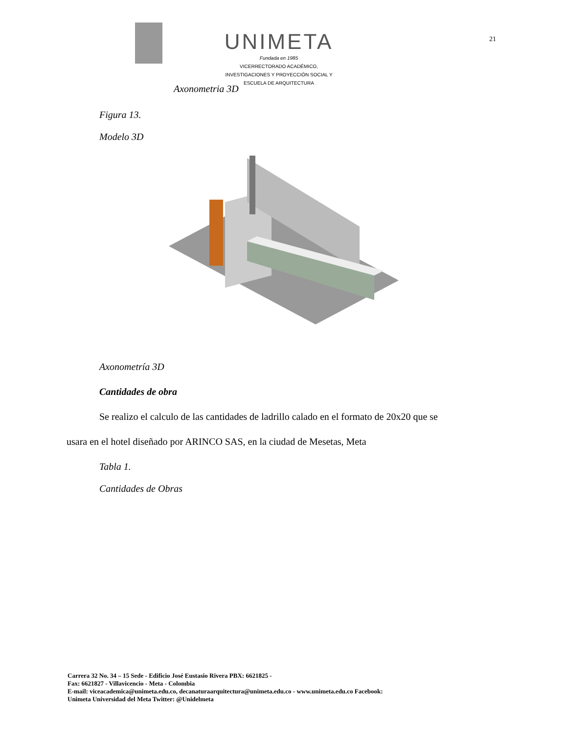UNIMETA
Fundada en 1985
VICERRECTORADO ACADÉMICO,
INVESTIGACIONES Y PROYECCIÓN SOCIAL Y
ESCUELA DE ARQUITECTURA
21
Axonometria 3D
Figura 13.
Modelo 3D
Axonometría 3D
Cantidades de obra
Se realizo el calculo de las cantidades de ladrillo calado en el formato de 20x20 que se
usara en el hotel diseñado por ARINCO SAS, en la ciudad de Mesetas, Meta
Tabla 1.
Cantidades de Obras
Carrera 32 No. 34 – 15 Sede - Edificio José Eustasio Rivera PBX: 6621825 -
Fax: 6621827 - Villavicencio - Meta - Colombia
E-mail: viceacademica@unimeta.edu.co, decanaturaarquitectura@unimeta.edu.co - www.unimeta.edu.co Facebook:
Unimeta Universidad del Meta Twitter: @Unidelmeta